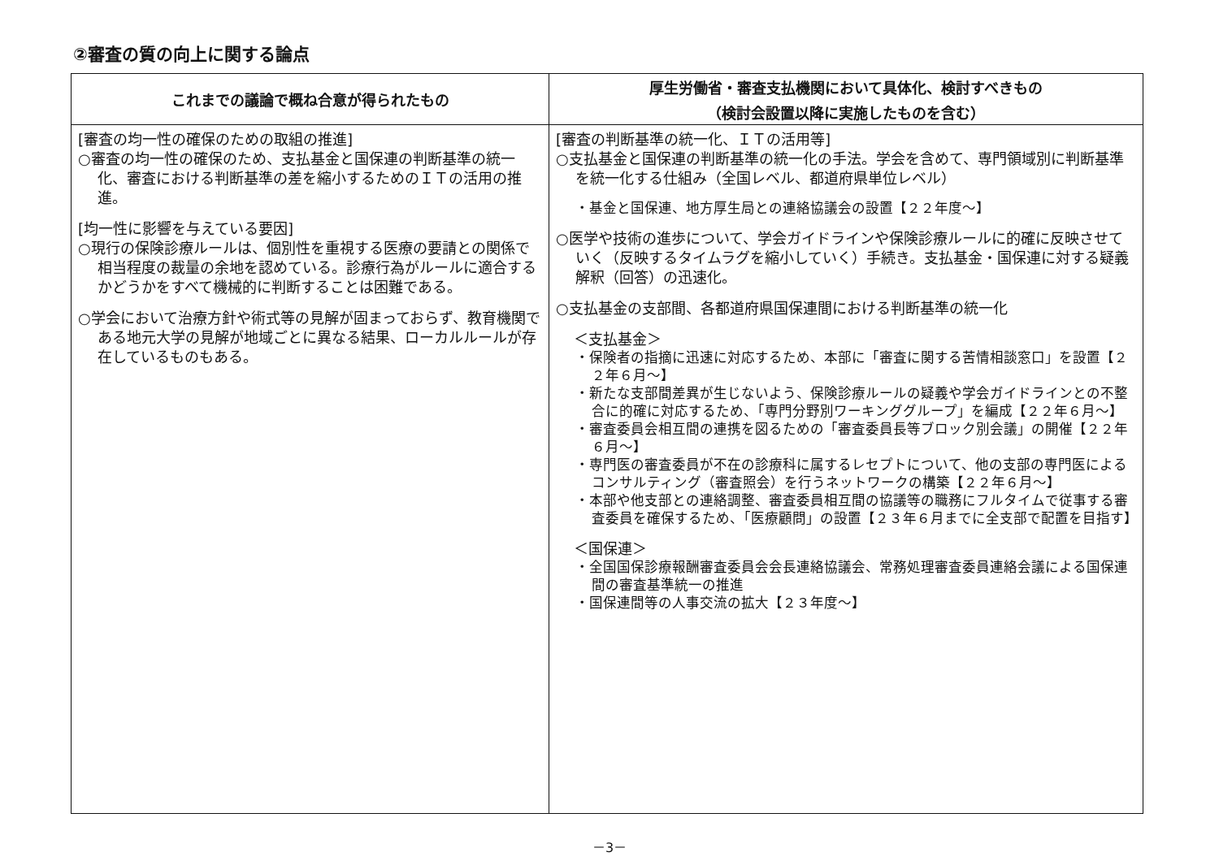②審査の質の向上に関する論点
| これまでの議論で概ね合意が得られたもの | 厚生労働省・審査支払機関において具体化、検討すべきもの （検討会設置以降に実施したものを含む） |
| --- | --- |
| [審査の均一性の確保のための取組の推進] ○審査の均一性の確保のため、支払基金と国保連の判断基準の統一化、審査における判断基準の差を縮小するためのＩＴの活用の推進。 [均一性に影響を与えている要因] ○現行の保険診療ルールは、個別性を重視する医療の要請との関係で相当程度の裁量の余地を認めている。診療行為がルールに適合するかどうかをすべて機械的に判断することは困難である。 ○学会において治療方針や術式等の見解が固まっておらず、教育機関である地元大学の見解が地域ごとに異なる結果、ローカルルールが存在しているものもある。 | [審査の判断基準の統一化、ＩＴの活用等] ○支払基金と国保連の判断基準の統一化の手法。学会を含めて、専門領域別に判断基準を統一化する仕組み（全国レベル、都道府県単位レベル） ・基金と国保連、地方厚生局との連絡協議会の設置【２２年度～】 ○医学や技術の進歩について、学会ガイドラインや保険診療ルールに的確に反映させていく（反映するタイムラグを縮小していく）手続き。支払基金・国保連に対する疑義解釈（回答）の迅速化。 ○支払基金の支部間、各都道府県国保連間における判断基準の統一化 ＜支払基金＞ ・保険者の指摘に迅速に対応するため、本部に「審査に関する苦情相談窓口」を設置【２２年６月～】 ・新たな支部間差異が生じないよう、保険診療ルールの疑義や学会ガイドラインとの不整合に的確に対応するため、「専門分野別ワーキンググループ」を編成【２２年６月～】 ・審査委員会相互間の連携を図るための「審査委員長等ブロック別会議」の開催【２２年６月～】 ・専門医の審査委員が不在の診療科に属するレセプトについて、他の支部の専門医によるコンサルティング（審査照会）を行うネットワークの構築【２２年６月～】 ・本部や他支部との連絡調整、審査委員相互間の協議等の職務にフルタイムで従事する審査委員を確保するため、「医療顧問」の設置【２３年６月までに全支部で配置を目指す】 ＜国保連＞ ・全国国保診療報酬審査委員会会長連絡協議会、常務処理審査委員連絡会議による国保連間の審査基準統一の推進 ・国保連間等の人事交流の拡大【２３年度～】 |
－3－